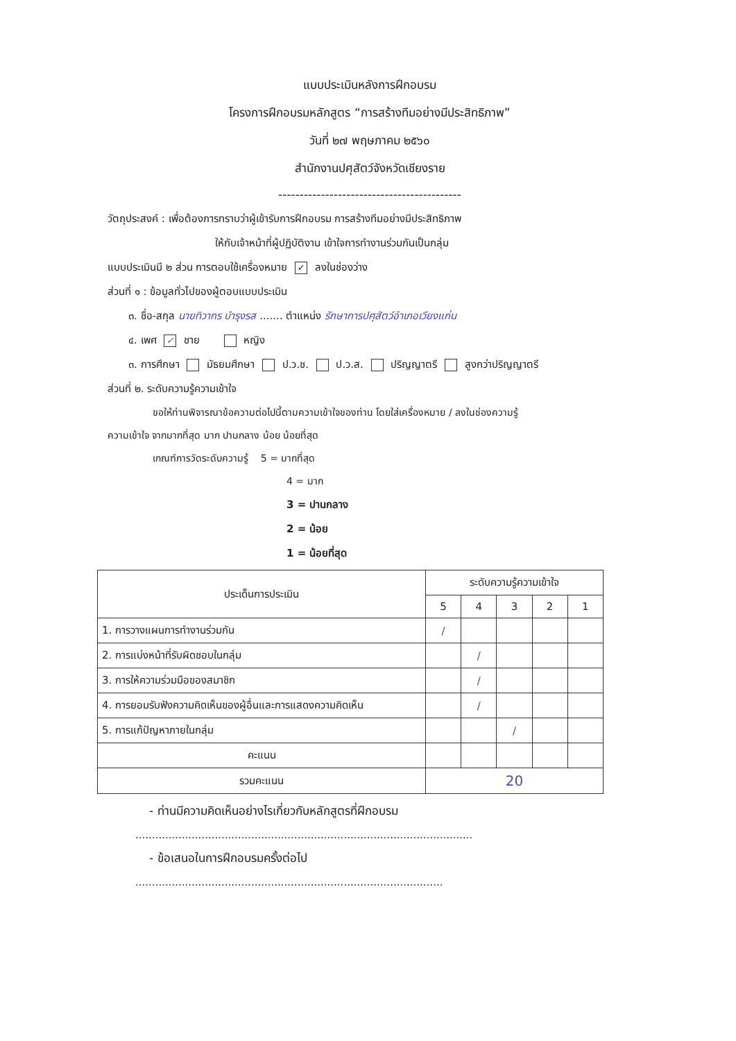แบบประเมินหลังการฝึกอบรม
โครงการฝึกอบรมหลักสูตร “การสร้างทีมอย่างมีประสิทธิภาพ”
วันที่ ๒๗ พฤษภาคม ๒๕๖๐
สำนักงานปศุสัตว์จังหวัดเชียงราย
-------------------------------------------
วัตถุประสงค์ : เพื่อต้องการทราบว่าผู้เข้ารับการฝึกอบรม การสร้างทีมอย่างมีประสิทธิภาพ
ให้กับเจ้าหน้าที่ผู้ปฏิบัติงาน เข้าใจการทำงานร่วมกันเป็นกลุ่ม
แบบประเมินมี ๒ ส่วน การตอบใช้เครื่องหมาย ✓ ลงในช่องว่าง
ส่วนที่ ๑ : ข้อมูลทั่วไปของผู้ตอบแบบประเมิน
๓. ชื่อ-สกุล นายทิวากร บำรุงรส ....... ตำแหน่ง รักษาการปศุสัตว์อำเภอเวียงแก่น
๔. เพศ ✓ ชาย หญิง
๓. การศึกษา มัธยมศึกษา ป.ว.ช. ป.ว.ส. ปริญญาตรี สูงกว่าปริญญาตรี
ส่วนที่ ๒. ระดับความรู้ความเข้าใจ
ขอให้ท่านพิจารณาข้อความต่อไปนี้ตามความเข้าใจของท่าน โดยใส่เครื่องหมาย / ลงในช่องความรู้
ความเข้าใจ จากมากที่สุด มาก ปานกลาง น้อย น้อยที่สุด
เกณฑ์การวัดระดับความรู้ 5 = มากที่สุด
4 = มาก
3 = ปานกลาง
2 = น้อย
1 = น้อยที่สุด
| ประเด็นการประเมิน | ระดับความรู้ความเข้าใจ | | | | |
| --- | --- | --- | --- | --- | --- |
| | 5 | 4 | 3 | 2 | 1 |
| 1. การวางแผนการทำงานร่วมกัน | / | | | | |
| 2. การแบ่งหน้าที่รับผิดชอบในกลุ่ม | | / | | | |
| 3. การให้ความร่วมมือของสมาชิก | | / | | | |
| 4. การยอมรับฟังความคิดเห็นของผู้อื่นและการแสดงความคิดเห็น | | / | | | |
| 5. การแก้ปัญหาภายในกลุ่ม | | | / | | |
| คะแนน | | | | | |
| รวมคะแนน | 20 | | | | |
- ท่านมีความคิดเห็นอย่างไรเกี่ยวกับหลักสูตรที่ฝึกอบรม
......................................................................................................
- ข้อเสนอในการฝึกอบรมครั้งต่อไป
.............................................................................................